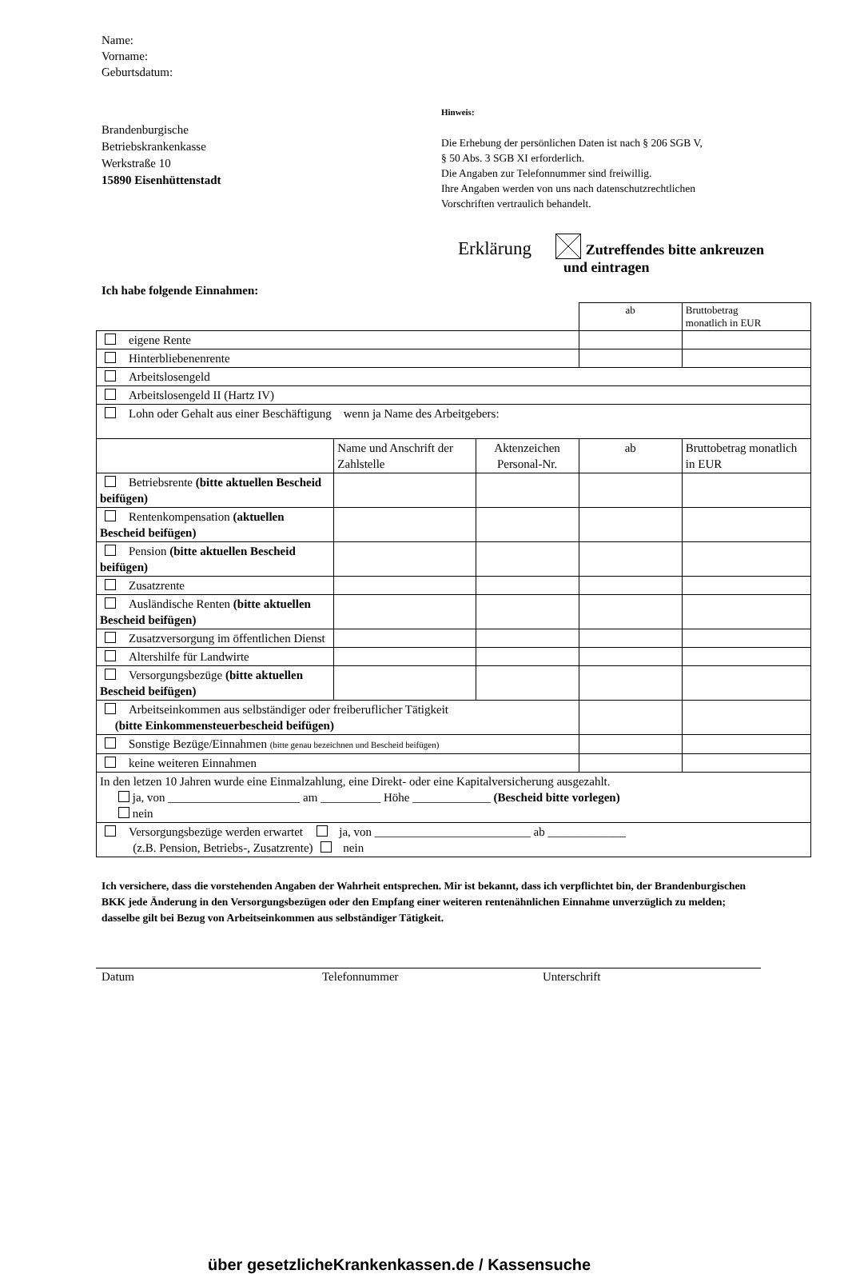Name:
Vorname:
Geburtsdatum:
Brandenburgische
Betriebskrankenkasse
Werkstraße 10
15890 Eisenhüttenstadt
Hinweis:
Die Erhebung der persönlichen Daten ist nach § 206 SGB V,
§ 50 Abs. 3 SGB XI erforderlich.
Die Angaben zur Telefonnummer sind freiwillig.
Ihre Angaben werden von uns nach datenschutzrechtlichen
Vorschriften vertraulich behandelt.
Erklärung Zutreffendes bitte ankreuzen
und eintragen
Ich habe folgende Einnahmen:
| | | | ab | Bruttobetrag monatlich in EUR |
| eigene Rente | | | | |
| Hinterbliebenenrente | | | | |
| Arbeitslosengeld | | | | |
| Arbeitslosengeld II (Hartz IV) | | | | |
| Lohn oder Gehalt aus einer Beschäftigung wenn ja Name des Arbeitgebers: | | | | |
| | Name und Anschrift der Zahlstelle | Aktenzeichen Personal-Nr. | ab | Bruttobetrag monatlich in EUR |
| Betriebsrente (bitte aktuellen Bescheid beifügen) | | | | |
| Rentenkompensation (aktuellen Bescheid beifügen) | | | | |
| Pension (bitte aktuellen Bescheid beifügen) | | | | |
| Zusatzrente | | | | |
| Ausländische Renten (bitte aktuellen Bescheid beifügen) | | | | |
| Zusatzversorgung im öffentlichen Dienst | | | | |
| Altershilfe für Landwirte | | | | |
| Versorgungsbezüge (bitte aktuellen Bescheid beifügen) | | | | |
| Arbeitseinkommen aus selbständiger oder freiberuflicher Tätigkeit (bitte Einkommensteuerbescheid beifügen) | | | | |
| Sonstige Bezüge/Einnahmen (bitte genau bezeichnen und Bescheid beifügen) | | | | |
| keine weiteren Einnahmen | | | | |
| In den letzen 10 Jahren wurde eine Einmalzahlung, eine Direkt- oder eine Kapitalversicherung ausgezahlt. ja, von ______________________ am __________ Höhe _____________ (Bescheid bitte vorlegen) nein | | | | |
| Versorgungsbezüge werden erwartet ja, von __________________________ ab _____________ (z.B. Pension, Betriebs-, Zusatzrente) nein | | | | |
Ich versichere, dass die vorstehenden Angaben der Wahrheit entsprechen. Mir ist bekannt, dass ich verpflichtet bin, der Brandenburgischen BKK jede Änderung in den Versorgungsbezügen oder den Empfang einer weiteren rentenähnlichen Einnahme unverzüglich zu melden; dasselbe gilt bei Bezug von Arbeitseinkommen aus selbständiger Tätigkeit.
Datum Telefonnummer Unterschrift
über gesetzlicheKrankenkassen.de / Kassensuche